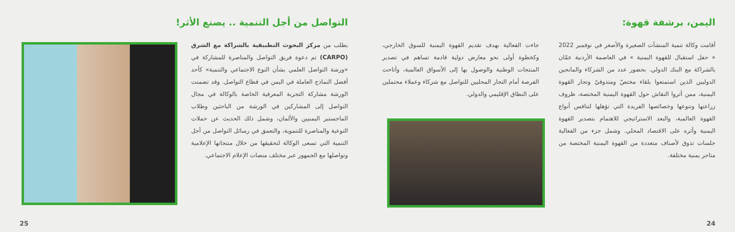اليمن، برشفة قهوة:
أقامت وكالة تنمية المنشآت الصغيرة والأصغر في نوفمبر 2022 « حفل استقبال للقهوة اليمنية » في العاصمة الأردنية عمّان بالشراكة مع البنك الدولي. بحضور عدد من الشركاء والمانحين الدوليين الذين استمتعوا بلقاء مختصّ ومتذوقيّ وتجار القهوة اليمنية، ممن أثروا النقاش حول القهوة اليمنية المختصة، ظروف زراعتها وتنوعها وخصائصها الفريدة التي تؤهلها لتنافس أنواع القهوة العالمية، والبعد الاستراتيجي للاهتمام بتصدير القهوة اليمنية وأثره على الاقتصاد المحلي. وشمل جزء من الفعالية جلسات تذوق لأصناف متعددة من القهوة اليمنية المختصة من متاجر يمنية مختلفة.
جاءت الفعالية بهدف تقديم القهوة اليمنية للسوق الخارجي، وكخطوة أولى نحو معارض دولية قادمة تساهم في تصدير المنتجات الوطنية والوصول بها إلى الأسواق العالمية، وأتاحت الفرصة أمام التجار المحليين للتواصل مع شركاء وعملاء محتملين على النطاق الإقليمي والدولي.
24
التواصل من أجل التنمية .. يصنع الأثر!
بطلب من مركز البحوث التطبيقية بالشراكة مع الشرق (CARPO) تم دعوة فريق التواصل والمناصرة للمشاركة في «ورشة التواصل العلمي بشأن النوع الاجتماعي والتنمية» كأحد أفضل النماذج العاملة في اليمن في قطاع التواصل. وقد تضمنت الورشة مشاركة التجربة المعرفية الخاصة بالوكالة في مجال التواصل إلى المشاركين في الورشة من الباحثين وطلاب الماجستير اليمنيين والألمان، وشمل ذلك الحديث عن حملات التوعية والمناصرة للتنموية، والتعمق في رسائل التواصل من أجل التنمية التي تسعى الوكالة لتحقيقها من خلال منتجاتها الإعلامية وتواصلها مع الجمهور عبر مختلف منصات الإعلام الاجتماعي.
25